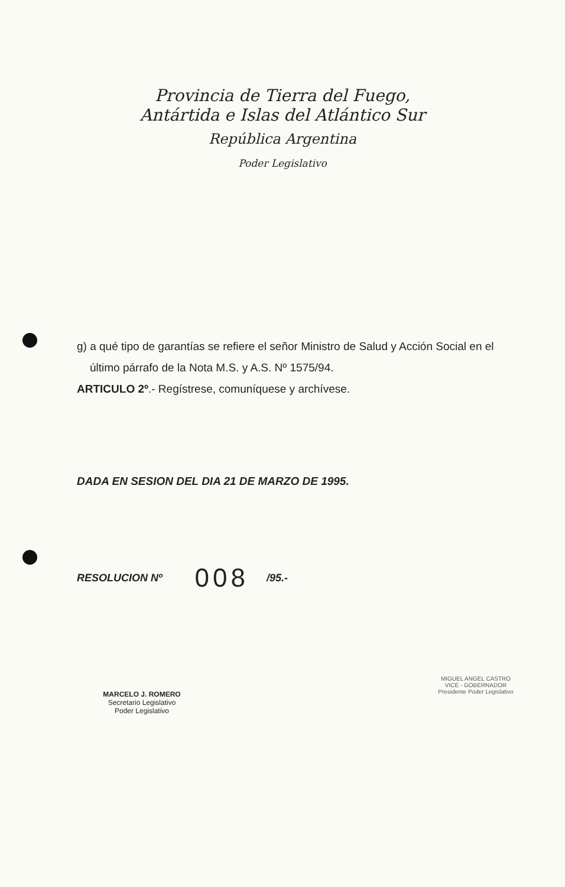Provincia de Tierra del Fuego,
Antártida e Islas del Atlántico Sur
República Argentina
Poder Legislativo
g) a qué tipo de garantías se refiere el señor Ministro de Salud y Acción Social en el
último párrafo de la Nota M.S. y A.S. Nº 1575/94.
ARTICULO 2º.- Regístrese, comuníquese y archívese.
DADA EN SESION DEL DIA 21 DE MARZO DE 1995.
RESOLUCION Nº 008 /95.-
MARCELO J. ROMERO
Secretario Legislativo
Poder Legislativo
MIGUEL ANGEL CASTRO
VICE - GOBERNADOR
Presidente Poder Legislativo